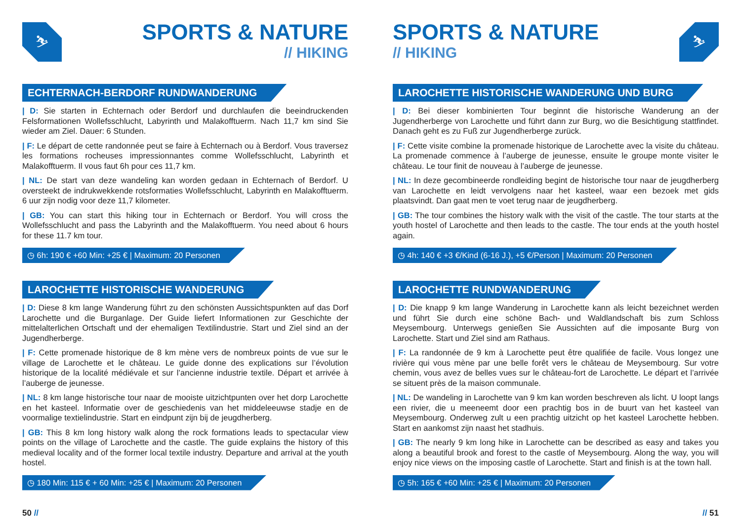⛷
SPORTS & NATURE
// HIKING
ECHTERNACH-BERDORF RUNDWANDERUNG
| D: Sie starten in Echternach oder Berdorf und durchlaufen die beeindruckenden Felsformationen Wollefsschlucht, Labyrinth und Malakofftuerm. Nach 11,7 km sind Sie wieder am Ziel. Dauer: 6 Stunden.
| F: Le départ de cette randonnée peut se faire à Echternach ou à Berdorf. Vous traversez les formations rocheuses impressionnantes comme Wollefsschlucht, Labyrinth et Malakofftuerm. Il vous faut 6h pour ces 11,7 km.
| NL: De start van deze wandeling kan worden gedaan in Echternach of Berdorf. U oversteekt de indrukwekkende rotsformaties Wollefsschlucht, Labyrinth en Malakofftuerm. 6 uur zijn nodig voor deze 11,7 kilometer.
| GB: You can start this hiking tour in Echternach or Berdorf. You will cross the Wollefsschlucht and pass the Labyrinth and the Malakofftuerm. You need about 6 hours for these 11.7 km tour.
◷ 6h: 190 € +60 Min: +25 € | Maximum: 20 Personen
LAROCHETTE HISTORISCHE WANDERUNG
| D: Diese 8 km lange Wanderung führt zu den schönsten Aussichtspunkten auf das Dorf Larochette und die Burganlage. Der Guide liefert Informationen zur Geschichte der mittelalterlichen Ortschaft und der ehemaligen Textilindustrie. Start und Ziel sind an der Jugendherberge.
| F: Cette promenade historique de 8 km mène vers de nombreux points de vue sur le village de Larochette et le château. Le guide donne des explications sur l’évolution historique de la localité médiévale et sur l’ancienne industrie textile. Départ et arrivée à l’auberge de jeunesse.
| NL: 8 km lange historische tour naar de mooiste uitzichtpunten over het dorp Larochette en het kasteel. Informatie over de geschiedenis van het middeleeuwse stadje en de voormalige textielindustrie. Start en eindpunt zijn bij de jeugdherberg.
| GB: This 8 km long history walk along the rock formations leads to spectacular view points on the village of Larochette and the castle. The guide explains the history of this medieval locality and of the former local textile industry. Departure and arrival at the youth hostel.
◷ 180 Min: 115 € + 60 Min: +25 € | Maximum: 20 Personen
50 //
⛷
SPORTS & NATURE
// HIKING
LAROCHETTE HISTORISCHE WANDERUNG UND BURG
| D: Bei dieser kombinierten Tour beginnt die historische Wanderung an der Jugendherberge von Larochette und führt dann zur Burg, wo die Besichtigung stattfindet. Danach geht es zu Fuß zur Jugendherberge zurück.
| F: Cette visite combine la promenade historique de Larochette avec la visite du château. La promenade commence à l’auberge de jeunesse, ensuite le groupe monte visiter le château. Le tour finit de nouveau à l’auberge de jeunesse.
| NL: In deze gecombineerde rondleiding begint de historische tour naar de jeugdherberg van Larochette en leidt vervolgens naar het kasteel, waar een bezoek met gids plaatsvindt. Dan gaat men te voet terug naar de jeugdherberg.
| GB: The tour combines the history walk with the visit of the castle. The tour starts at the youth hostel of Larochette and then leads to the castle. The tour ends at the youth hostel again.
◷ 4h: 140 € +3 €/Kind (6-16 J.), +5 €/Person | Maximum: 20 Personen
LAROCHETTE RUNDWANDERUNG
| D: Die knapp 9 km lange Wanderung in Larochette kann als leicht bezeichnet werden und führt Sie durch eine schöne Bach- und Waldlandschaft bis zum Schloss Meysembourg. Unterwegs genießen Sie Aussichten auf die imposante Burg von Larochette. Start und Ziel sind am Rathaus.
| F: La randonnée de 9 km à Larochette peut être qualifiée de facile. Vous longez une rivière qui vous mène par une belle forêt vers le château de Meysembourg. Sur votre chemin, vous avez de belles vues sur le château-fort de Larochette. Le départ et l’arrivée se situent près de la maison communale.
| NL: De wandeling in Larochette van 9 km kan worden beschreven als licht. U loopt langs een rivier, die u meeneemt door een prachtig bos in de buurt van het kasteel van Meysembourg. Onderweg zult u een prachtig uitzicht op het kasteel Larochette hebben. Start en aankomst zijn naast het stadhuis.
| GB: The nearly 9 km long hike in Larochette can be described as easy and takes you along a beautiful brook and forest to the castle of Meysembourg. Along the way, you will enjoy nice views on the imposing castle of Larochette. Start and finish is at the town hall.
◷ 5h: 165 € +60 Min: +25 € | Maximum: 20 Personen
// 51